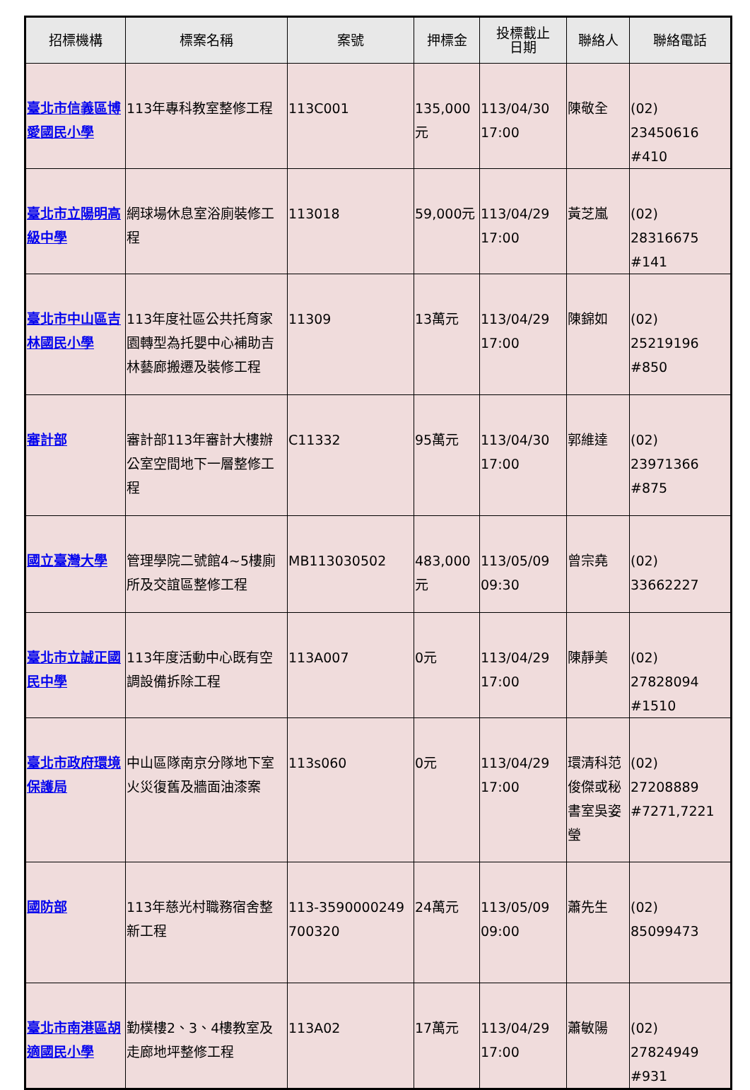| 招標機構 | 標案名稱 | 案號 | 押標金 | 投標截止 日期 | 聯絡人 | 聯絡電話 |
| --- | --- | --- | --- | --- | --- | --- |
| 臺北市信義區博愛國民小學 | 113年專科教室整修工程 | 113C001 | 135,000元 | 113/04/30 17:00 | 陳敬全 | (02) 23450616 #410 |
| 臺北市立陽明高級中學 | 網球場休息室浴廁裝修工程 | 113018 | 59,000元 | 113/04/29 17:00 | 黃芝嵐 | (02) 28316675 #141 |
| 臺北市中山區吉林國民小學 | 113年度社區公共托育家園轉型為托嬰中心補助吉林藝廊搬遷及裝修工程 | 11309 | 13萬元 | 113/04/29 17:00 | 陳錦如 | (02) 25219196 #850 |
| 審計部 | 審計部113年審計大樓辦公室空間地下一層整修工程 | C11332 | 95萬元 | 113/04/30 17:00 | 郭維達 | (02) 23971366 #875 |
| 國立臺灣大學 | 管理學院二號館4~5樓廁所及交誼區整修工程 | MB113030502 | 483,000元 | 113/05/09 09:30 | 曾宗堯 | (02) 33662227 |
| 臺北市立誠正國民中學 | 113年度活動中心既有空調設備拆除工程 | 113A007 | 0元 | 113/04/29 17:00 | 陳靜美 | (02) 27828094 #1510 |
| 臺北市政府環境保護局 | 中山區隊南京分隊地下室火災復舊及牆面油漆案 | 113s060 | 0元 | 113/04/29 17:00 | 環清科范俊傑或秘書室吳姿瑩 | (02) 27208889 #7271,7221 |
| 國防部 | 113年慈光村職務宿舍整新工程 | 113-3590000249700320 | 24萬元 | 113/05/09 09:00 | 蕭先生 | (02) 85099473 |
| 臺北市南港區胡適國民小學 | 勤樸樓2、3、4樓教室及走廊地坪整修工程 | 113A02 | 17萬元 | 113/04/29 17:00 | 蕭敏陽 | (02) 27824949 #931 |